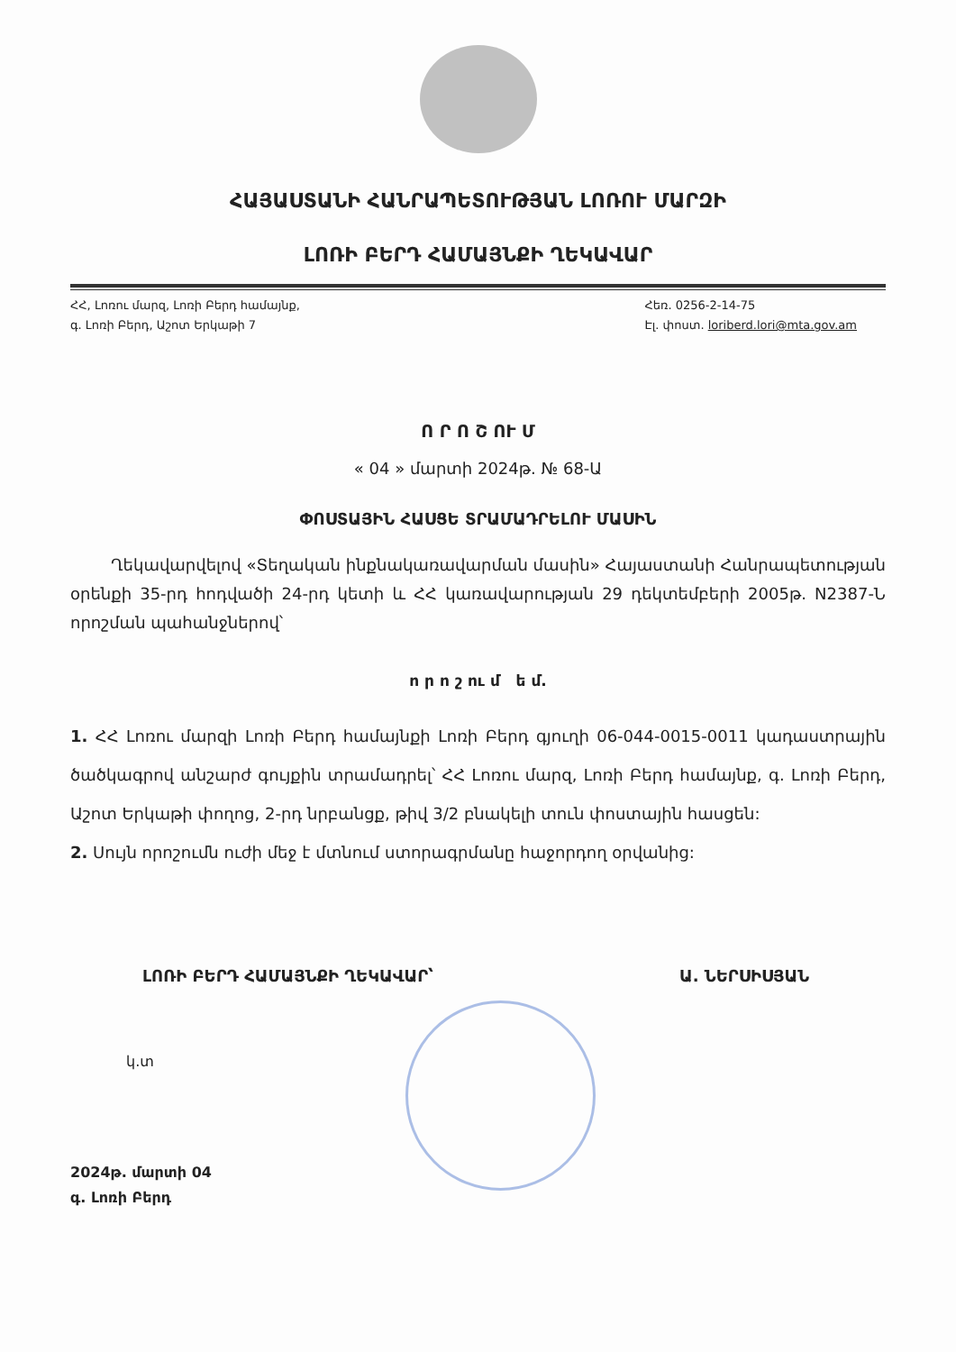ՀԱՅԱՍՏԱՆԻ ՀԱՆՐԱՊԵՏՈՒԹՅԱՆ ԼՈՌՈՒ ՄԱՐԶԻ
ԼՈՌԻ ԲԵՐԴ ՀԱՄԱՅՆՔԻ ՂԵԿԱՎԱՐ
ՀՀ, Լոռու մարզ, Լոռի Բերդ համայնք,
գ. Լոռի Բերդ, Աշոտ Երկաթի 7
Հեռ. 0256-2-14-75
Էլ. փոստ. loriberd.lori@mta.gov.am
Ո Ր Ո Շ ՈՒ Մ
« 04 » մարտի 2024թ. № 68-Ա
ՓՈՍՏԱՅԻՆ ՀԱՍՑԵ ՏՐԱՄԱԴՐԵԼՈՒ ՄԱՍԻՆ
Ղեկավարվելով «Տեղական ինքնակառավարման մասին» Հայաստանի Հանրապետության օրենքի 35-րդ հոդվածի 24-րդ կետի և ՀՀ կառավարության 29 դեկտեմբերի 2005թ. N2387-Ն որոշման պահանջներով՝
ո ր ո շ ու մ ե մ.
1. ՀՀ Լոռու մարզի Լոռի Բերդ համայնքի Լոռի Բերդ գյուղի 06-044-0015-0011 կադաստրային ծածկագրով անշարժ գույքին տրամադրել՝ ՀՀ Լոռու մարզ, Լոռի Բերդ համայնք, գ. Լոռի Բերդ, Աշոտ Երկաթի փողոց, 2-րդ նրբանցք, թիվ 3/2 բնակելի տուն փոստային հասցեն:
2. Սույն որոշումն ուժի մեջ է մտնում ստորագրմանը հաջորդող օրվանից:
ԼՈՌԻ ԲԵՐԴ ՀԱՄԱՅՆՔԻ ՂԵԿԱՎԱՐ՝ Ա. ՆԵՐՍԻՍՅԱՆ
կ.տ
2024թ. մարտի 04
գ. Լոռի Բերդ